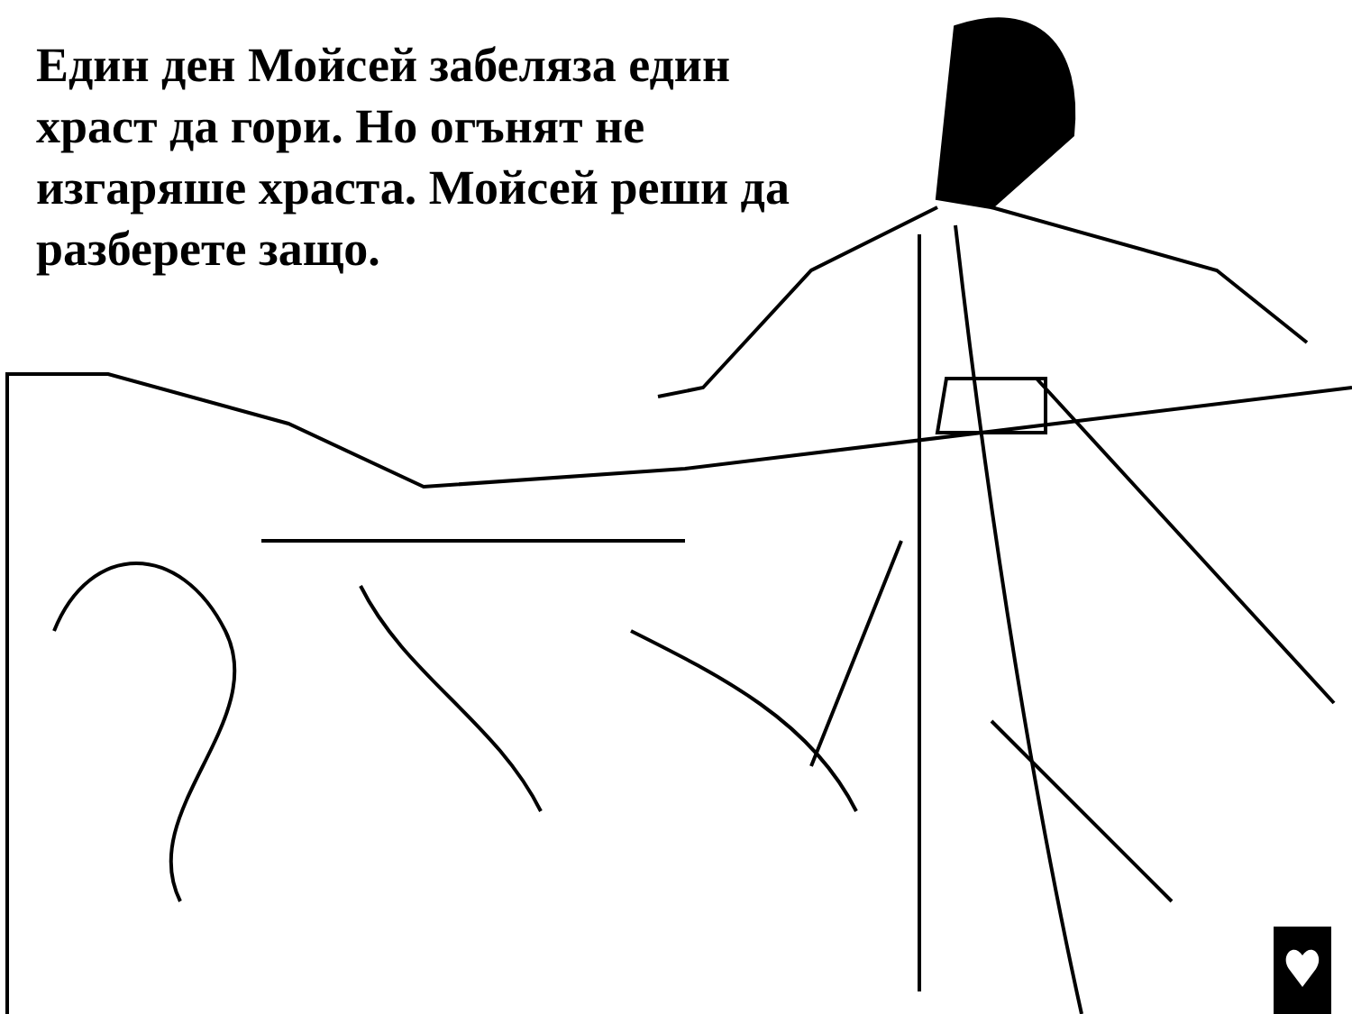Един ден Мойсей забеляза един храст да гори. Но огънят не изгаряше храста. Мойсей реши да разберете защо.